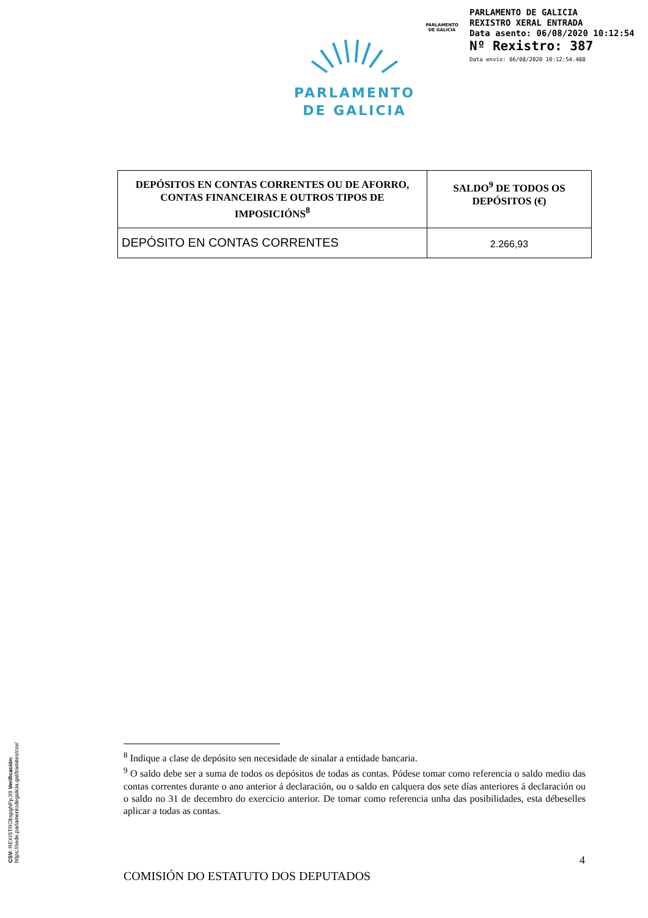PARLAMENTO
DE GALICIA
PARLAMENTO DE GALICIA
REXISTRO XERAL ENTRADA
Data asento: 06/08/2020 10:12:54
Nº Rexistro: 387
Data envío: 06/08/2020 10:12:54.488
PARLAMENTO
DE GALICIA
| DEPÓSITOS EN CONTAS CORRENTES OU DE AFORRO, CONTAS FINANCEIRAS E OUTROS TIPOS DE IMPOSICIÓNS<sup>8</sup> | SALDO<sup>9</sup> DE TODOS OS DEPÓSITOS (€) |
| --- | --- |
| DEPÓSITO EN CONTAS CORRENTES | 2.266,93 |
<sup>8</sup> Indique a clase de depósito sen necesidade de sinalar a entidade bancaria.
<sup>9</sup> O saldo debe ser a suma de todos os depósitos de todas as contas. Pódese tomar como referencia o saldo medio das contas correntes durante o ano anterior á declaración, ou o saldo en calquera dos sete días anteriores á declaración ou o saldo no 31 de decembro do exercicio anterior. De tomar como referencia unha das posibilidades, esta débeselles aplicar a todas as contas.
4
COMISIÓN DO ESTATUTO DOS DEPUTADOS
CSV: REXISTRObspgNFpJI9 Verificación: https://sede.parlamentodegalicia.gal/tramites/csv/